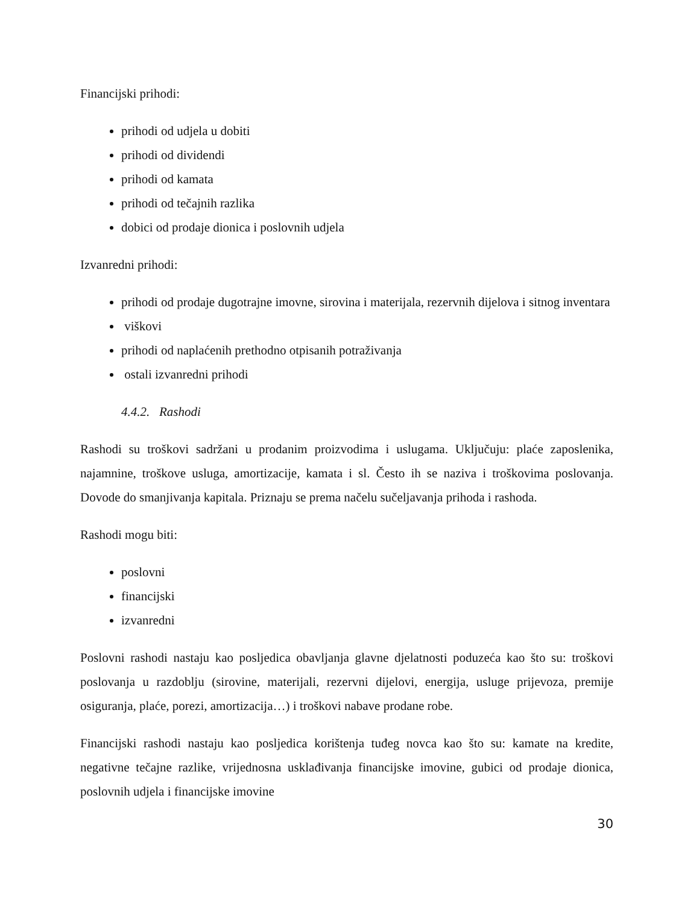Financijski prihodi:
prihodi od udjela u dobiti
prihodi od dividendi
prihodi od kamata
prihodi od tečajnih razlika
dobici od prodaje dionica i poslovnih udjela
Izvanredni prihodi:
prihodi od prodaje dugotrajne imovne, sirovina i materijala, rezervnih dijelova i sitnog inventara
viškovi
prihodi od naplaćenih prethodno otpisanih potraživanja
ostali izvanredni prihodi
4.4.2. Rashodi
Rashodi su troškovi sadržani u prodanim proizvodima i uslugama. Uključuju: plaće zaposlenika, najamnine, troškove usluga, amortizacije, kamata i sl. Često ih se naziva i troškovima poslovanja. Dovode do smanjivanja kapitala. Priznaju se prema načelu sučeljavanja prihoda i rashoda.
Rashodi mogu biti:
poslovni
financijski
izvanredni
Poslovni rashodi nastaju kao posljedica obavljanja glavne djelatnosti poduzeća kao što su: troškovi poslovanja u razdoblju (sirovine, materijali, rezervni dijelovi, energija, usluge prijevoza, premije osiguranja, plaće, porezi, amortizacija…) i troškovi nabave prodane robe.
Financijski rashodi nastaju kao posljedica korištenja tuđeg novca kao što su: kamate na kredite, negativne tečajne razlike, vrijednosna usklađivanja financijske imovine, gubici od prodaje dionica, poslovnih udjela i financijske imovine
30